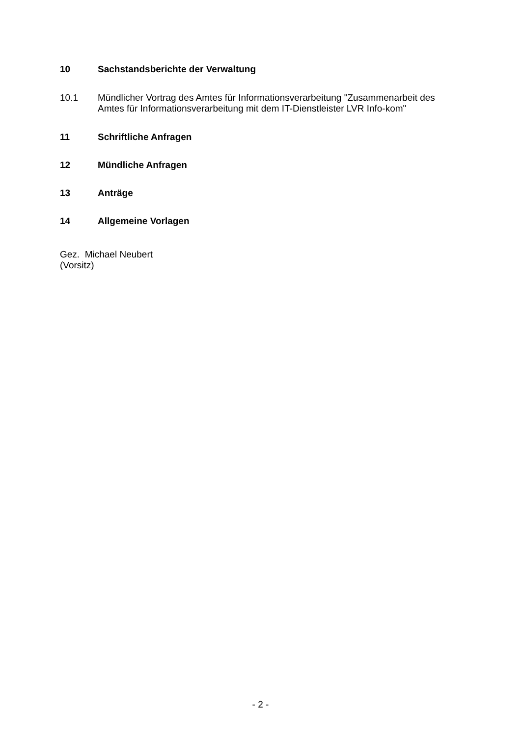10 Sachstandsberichte der Verwaltung
10.1 Mündlicher Vortrag des Amtes für Informationsverarbeitung "Zusammenarbeit des Amtes für Informationsverarbeitung mit dem IT-Dienstleister LVR Info-kom"
11 Schriftliche Anfragen
12 Mündliche Anfragen
13 Anträge
14 Allgemeine Vorlagen
Gez. Michael Neubert
(Vorsitz)
- 2 -